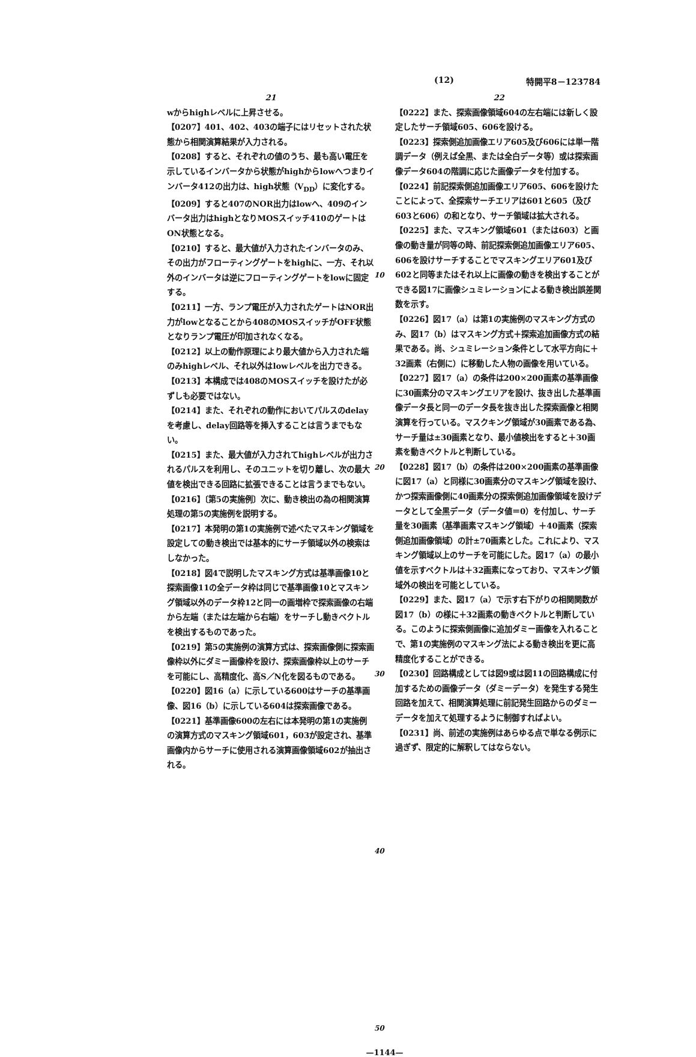(12) 特開平8－123784
21
wからhighレベルに上昇させる。
【0207】401、402、403の端子にはリセットされた状態から相関演算結果が入力される。
【0208】すると、それぞれの値のうち、最も高い電圧を示しているインバータから状態がhighからlowへつまりインバータ412の出力は、high状態（V<sub>DD</sub>）に変化する。
【0209】すると407のNOR出力はlowへ、409のインバータ出力はhighとなりMOSスイッチ410のゲートはON状態となる。
【0210】すると、最大値が入力されたインバータのみ、その出力がフローティングゲートをhighに、一方、それ以外のインバータは逆にフローティングゲートをlowに固定する。
【0211】一方、ランプ電圧が入力されたゲートはNOR出力がlowとなることから408のMOSスイッチがOFF状態となりランプ電圧が印加されなくなる。
【0212】以上の動作原理により最大値から入力された端のみhighレベル、それ以外はlowレベルを出力できる。
【0213】本構成では408のMOSスイッチを設けたが必ずしも必要ではない。
【0214】また、それぞれの動作においてパルスのdelayを考慮し、delay回路等を挿入することは言うまでもない。
【0215】また、最大値が入力されてhighレベルが出力されるパルスを利用し、そのユニットを切り離し、次の最大値を検出できる回路に拡張できることは言うまでもない。
【0216】〔第5の実施例〕次に、動き検出の為の相関演算処理の第5の実施例を説明する。
【0217】本発明の第1の実施例で述べたマスキング領域を設定しての動き検出では基本的にサーチ領域以外の検索はしなかった。
【0218】図4で説明したマスキング方式は基準画像10と探索画像11の全データ枠は同じで基準画像10とマスキング領域以外のデータ枠12と同一の画増枠で探索画像の右端から左端（または左端から右端）をサーチし動きベクトルを検出するものであった。
【0219】第5の実施例の演算方式は、探索画像側に探索画像枠以外にダミー画像枠を設け、探索画像枠以上のサーチを可能にし、高精度化、高S／N化を図るものである。
【0220】図16（a）に示している600はサーチの基準画像、図16（b）に示している604は探索画像である。
【0221】基準画像600の左右には本発明の第1の実施例の演算方式のマスキング領域601，603が設定され、基準画像内からサーチに使用される演算画像領域602が抽出される。
10
20
30
40
50
22
【0222】また、探索画像領域604の左右端には新しく設定したサーチ領域605、606を設ける。
【0223】探索側追加画像エリア605及び606には単一階調データ（例えば全黒、または全白データ等）或は探索画像データ604の階調に応じた画像データを付加する。
【0224】前記探索側追加画像エリア605、606を設けたことによって、全探索サーチエリアは601と605（及び603と606）の和となり、サーチ領域は拡大される。
【0225】また、マスキング領域601（または603）と画像の動き量が同等の時、前記探索側追加画像エリア605、606を設けサーチすることでマスキングエリア601及び602と同等またはそれ以上に画像の動きを検出することができる図17に画像シュミレーションによる動き検出誤差関数を示す。
【0226】図17（a）は第1の実施例のマスキング方式のみ、図17（b）はマスキング方式＋探索追加画像方式の結果である。尚、シュミレーション条件として水平方向に＋32画素（右側に）に移動した人物の画像を用いている。
【0227】図17（a）の条件は200×200画素の基準画像に30画素分のマスキングエリアを設け、抜き出した基準画像データ長と同一のデータ長を抜き出した探索画像と相関演算を行っている。マスクキング領域が30画素である為、サーチ量は±30画素となり、最小値検出をすると＋30画素を動きベクトルと判断している。
【0228】図17（b）の条件は200×200画素の基準画像に図17（a）と同様に30画素分のマスキング領域を設け、かつ探索画像側に40画素分の探索側追加画像領域を設けデータとして全黒データ（データ値＝0）を付加し、サーチ量を30画素（基準画素マスキング領域）＋40画素（探索側追加画像領域）の計±70画素とした。これにより、マスキング領域以上のサーチを可能にした。図17（a）の最小値を示すベクトルは＋32画素になっており、マスキング領域外の検出を可能としている。
【0229】また、図17（a）で示す右下がりの相関関数が図17（b）の様に＋32画素の動きベクトルと判断している。このように探索側画像に追加ダミー画像を入れることで、第1の実施例のマスキング法による動き検出を更に高精度化することができる。
【0230】回路構成としては図9或は図11の回路構成に付加するための画像データ（ダミーデータ）を発生する発生回路を加えて、相関演算処理に前記発生回路からのダミーデータを加えて処理するように制御すればよい。
【0231】尚、前述の実施例はあらゆる点で単なる例示に過ぎず、限定的に解釈してはならない。
—1144—